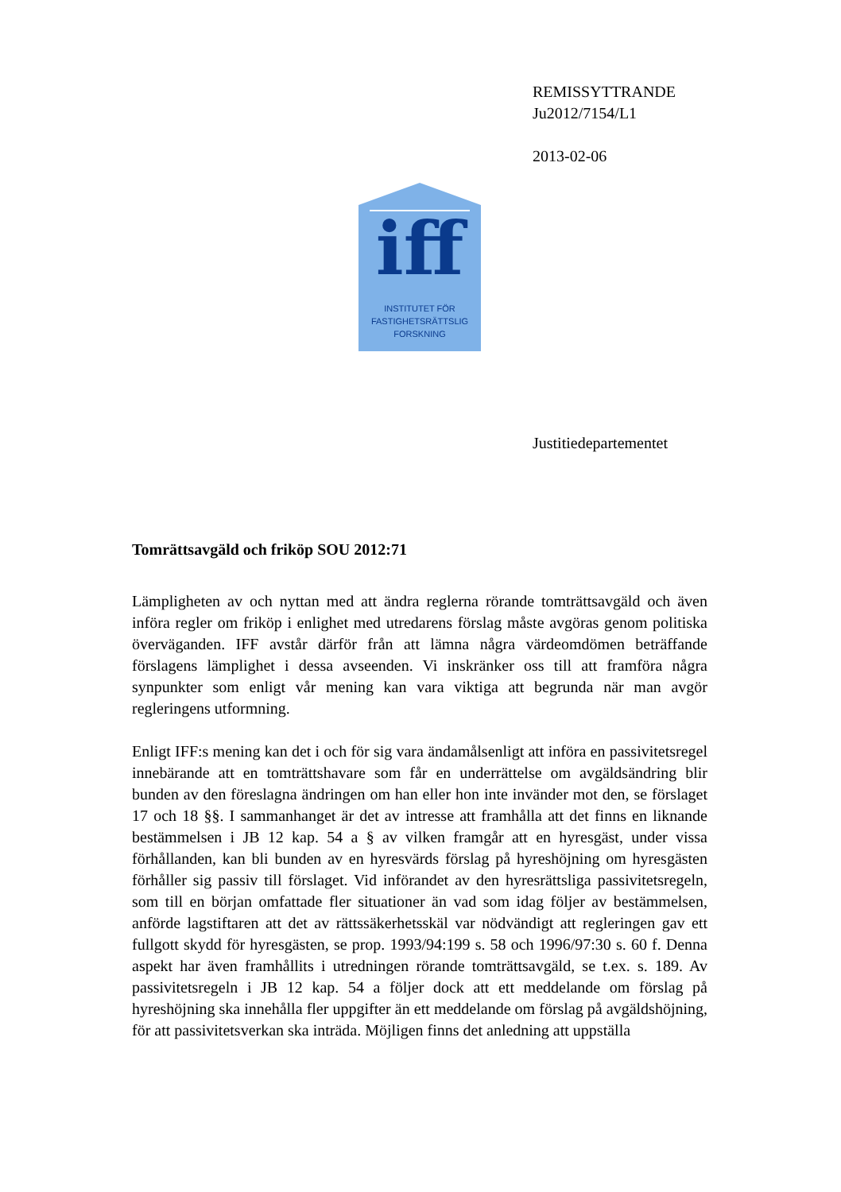REMISSYTTRANDE
Ju2012/7154/L1
2013-02-06
iff
INSTITUTET FÖR
FASTIGHETSRÄTTSLIG
FORSKNING
Justitiedepartementet
Tomrättsavgäld och friköp SOU 2012:71
Lämpligheten av och nyttan med att ändra reglerna rörande tomträttsavgäld och även införa regler om friköp i enlighet med utredarens förslag måste avgöras genom politiska överväganden. IFF avstår därför från att lämna några värdeomdömen beträffande förslagens lämplighet i dessa avseenden. Vi inskränker oss till att framföra några synpunkter som enligt vår mening kan vara viktiga att begrunda när man avgör regleringens utformning.
Enligt IFF:s mening kan det i och för sig vara ändamålsenligt att införa en passivitetsregel innebärande att en tomträttshavare som får en underrättelse om avgäldsändring blir bunden av den föreslagna ändringen om han eller hon inte invänder mot den, se förslaget 17 och 18 §§. I sammanhanget är det av intresse att framhålla att det finns en liknande bestämmelsen i JB 12 kap. 54 a § av vilken framgår att en hyresgäst, under vissa förhållanden, kan bli bunden av en hyresvärds förslag på hyreshöjning om hyresgästen förhåller sig passiv till förslaget. Vid införandet av den hyresrättsliga passivitetsregeln, som till en början omfattade fler situationer än vad som idag följer av bestämmelsen, anförde lagstiftaren att det av rättssäkerhetsskäl var nödvändigt att regleringen gav ett fullgott skydd för hyresgästen, se prop. 1993/94:199 s. 58 och 1996/97:30 s. 60 f. Denna aspekt har även framhållits i utredningen rörande tomträttsavgäld, se t.ex. s. 189. Av passivitetsregeln i JB 12 kap. 54 a följer dock att ett meddelande om förslag på hyreshöjning ska innehålla fler uppgifter än ett meddelande om förslag på avgäldshöjning, för att passivitetsverkan ska inträda. Möjligen finns det anledning att uppställa